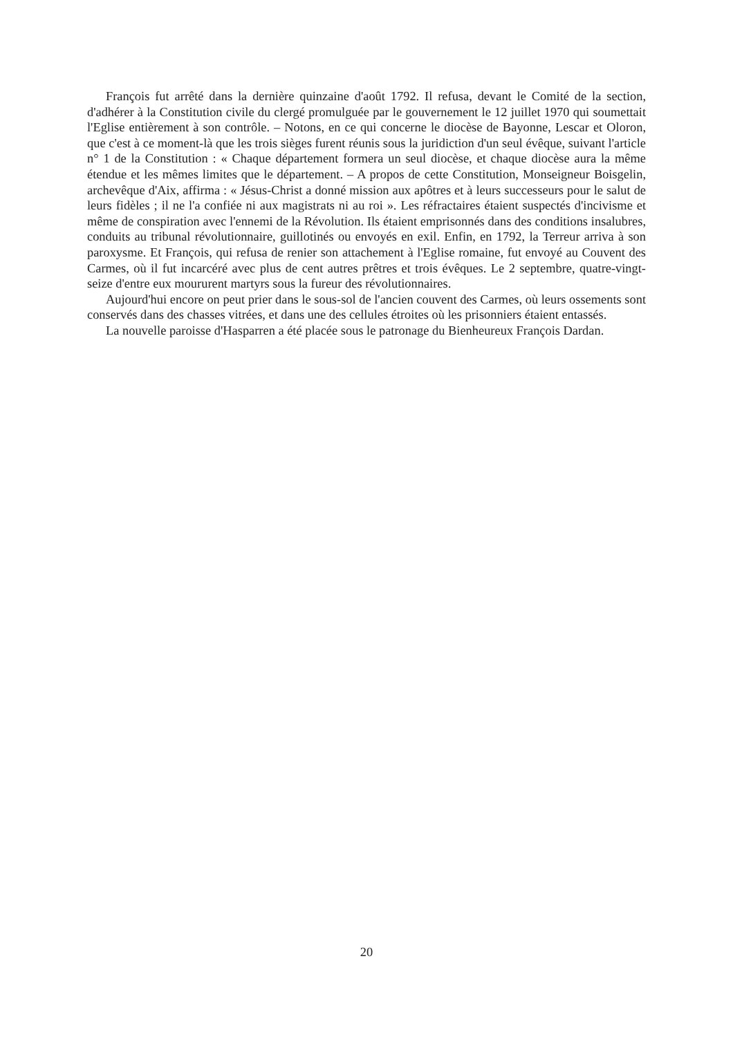François fut arrêté dans la dernière quinzaine d'août 1792. Il refusa, devant le Comité de la section, d'adhérer à la Constitution civile du clergé promulguée par le gouvernement le 12 juillet 1970 qui soumettait l'Eglise entièrement à son contrôle. – Notons, en ce qui concerne le diocèse de Bayonne, Lescar et Oloron, que c'est à ce moment-là que les trois sièges furent réunis sous la juridiction d'un seul évêque, suivant l'article n° 1 de la Constitution : « Chaque département formera un seul diocèse, et chaque diocèse aura la même étendue et les mêmes limites que le département. – A propos de cette Constitution, Monseigneur Boisgelin, archevêque d'Aix, affirma : « Jésus-Christ a donné mission aux apôtres et à leurs successeurs pour le salut de leurs fidèles ; il ne l'a confiée ni aux magistrats ni au roi ». Les réfractaires étaient suspectés d'incivisme et même de conspiration avec l'ennemi de la Révolution. Ils étaient emprisonnés dans des conditions insalubres, conduits au tribunal révolutionnaire, guillotinés ou envoyés en exil. Enfin, en 1792, la Terreur arriva à son paroxysme. Et François, qui refusa de renier son attachement à l'Eglise romaine, fut envoyé au Couvent des Carmes, où il fut incarcéré avec plus de cent autres prêtres et trois évêques. Le 2 septembre, quatre-vingt-seize d'entre eux moururent martyrs sous la fureur des révolutionnaires.
Aujourd'hui encore on peut prier dans le sous-sol de l'ancien couvent des Carmes, où leurs ossements sont conservés dans des chasses vitrées, et dans une des cellules étroites où les prisonniers étaient entassés.
La nouvelle paroisse d'Hasparren a été placée sous le patronage du Bienheureux François Dardan.
20